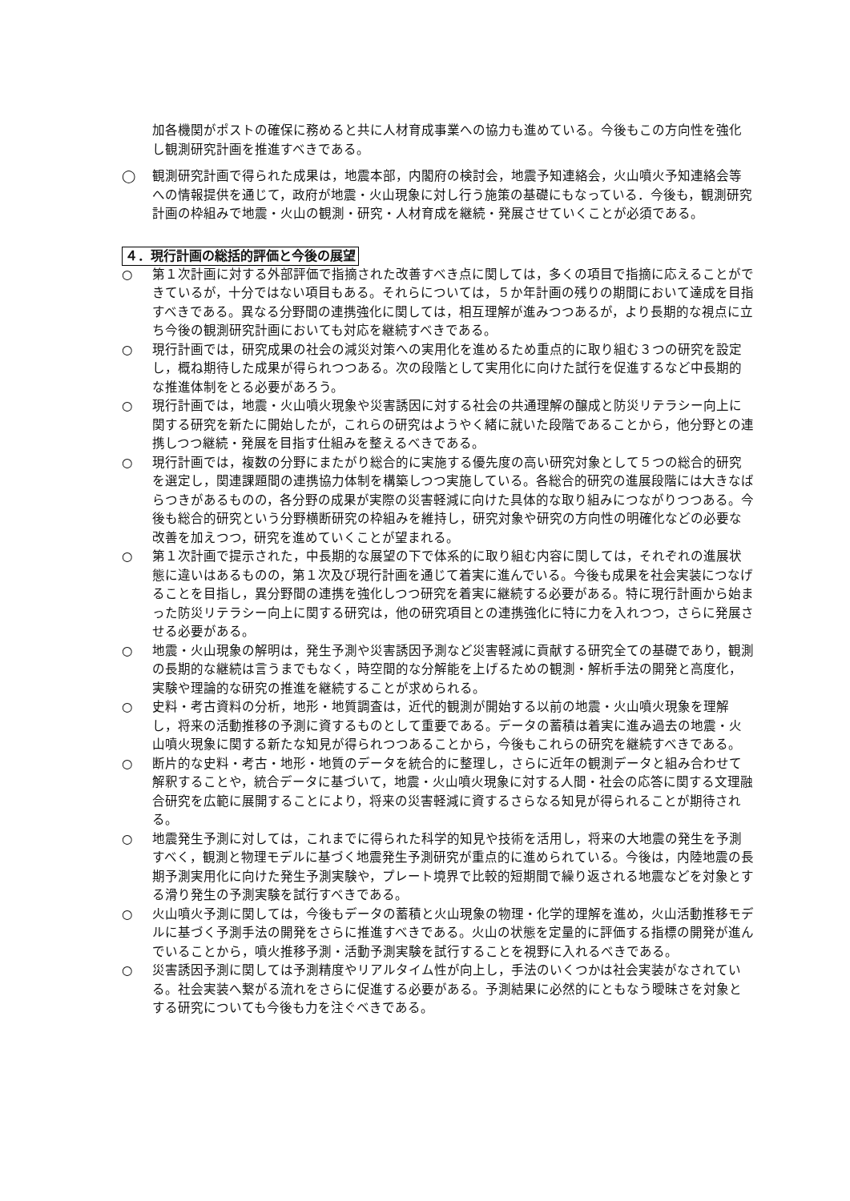加各機関がポストの確保に務めると共に人材育成事業への協力も進めている。今後もこの方向性を強化し観測研究計画を推進すべきである。
◯ 観測研究計画で得られた成果は，地震本部，内閣府の検討会，地震予知連絡会，火山噴火予知連絡会等への情報提供を通じて，政府が地震・火山現象に対し行う施策の基礎にもなっている．今後も，観測研究計画の枠組みで地震・火山の観測・研究・人材育成を継続・発展させていくことが必須である。
４．現行計画の総括的評価と今後の展望
○ 第１次計画に対する外部評価で指摘された改善すべき点に関しては，多くの項目で指摘に応えることができているが，十分ではない項目もある。それらについては，５か年計画の残りの期間において達成を目指すべきである。異なる分野間の連携強化に関しては，相互理解が進みつつあるが，より長期的な視点に立ち今後の観測研究計画においても対応を継続すべきである。
○ 現行計画では，研究成果の社会の減災対策への実用化を進めるため重点的に取り組む３つの研究を設定し，概ね期待した成果が得られつつある。次の段階として実用化に向けた試行を促進するなど中長期的な推進体制をとる必要があろう。
○ 現行計画では，地震・火山噴火現象や災害誘因に対する社会の共通理解の醸成と防災リテラシー向上に関する研究を新たに開始したが，これらの研究はようやく緒に就いた段階であることから，他分野との連携しつつ継続・発展を目指す仕組みを整えるべきである。
○ 現行計画では，複数の分野にまたがり総合的に実施する優先度の高い研究対象として５つの総合的研究を選定し，関連課題間の連携協力体制を構築しつつ実施している。各総合的研究の進展段階には大きなばらつきがあるものの，各分野の成果が実際の災害軽減に向けた具体的な取り組みにつながりつつある。今後も総合的研究という分野横断研究の枠組みを維持し，研究対象や研究の方向性の明確化などの必要な改善を加えつつ，研究を進めていくことが望まれる。
○ 第１次計画で提示された，中長期的な展望の下で体系的に取り組む内容に関しては，それぞれの進展状態に違いはあるものの，第１次及び現行計画を通じて着実に進んでいる。今後も成果を社会実装につなげることを目指し，異分野間の連携を強化しつつ研究を着実に継続する必要がある。特に現行計画から始まった防災リテラシー向上に関する研究は，他の研究項目との連携強化に特に力を入れつつ，さらに発展させる必要がある。
○ 地震・火山現象の解明は，発生予測や災害誘因予測など災害軽減に貢献する研究全ての基礎であり，観測の長期的な継続は言うまでもなく，時空間的な分解能を上げるための観測・解析手法の開発と高度化，実験や理論的な研究の推進を継続することが求められる。
○ 史料・考古資料の分析，地形・地質調査は，近代的観測が開始する以前の地震・火山噴火現象を理解し，将来の活動推移の予測に資するものとして重要である。データの蓄積は着実に進み過去の地震・火山噴火現象に関する新たな知見が得られつつあることから，今後もこれらの研究を継続すべきである。
○ 断片的な史料・考古・地形・地質のデータを統合的に整理し，さらに近年の観測データと組み合わせて解釈することや，統合データに基づいて，地震・火山噴火現象に対する人間・社会の応答に関する文理融合研究を広範に展開することにより，将来の災害軽減に資するさらなる知見が得られることが期待される。
○ 地震発生予測に対しては，これまでに得られた科学的知見や技術を活用し，将来の大地震の発生を予測すべく，観測と物理モデルに基づく地震発生予測研究が重点的に進められている。今後は，内陸地震の長期予測実用化に向けた発生予測実験や，プレート境界で比較的短期間で繰り返される地震などを対象とする滑り発生の予測実験を試行すべきである。
○ 火山噴火予測に関しては，今後もデータの蓄積と火山現象の物理・化学的理解を進め，火山活動推移モデルに基づく予測手法の開発をさらに推進すべきである。火山の状態を定量的に評価する指標の開発が進んでいることから，噴火推移予測・活動予測実験を試行することを視野に入れるべきである。
○ 災害誘因予測に関しては予測精度やリアルタイム性が向上し，手法のいくつかは社会実装がなされている。社会実装へ繋がる流れをさらに促進する必要がある。予測結果に必然的にともなう曖昧さを対象とする研究についても今後も力を注ぐべきである。